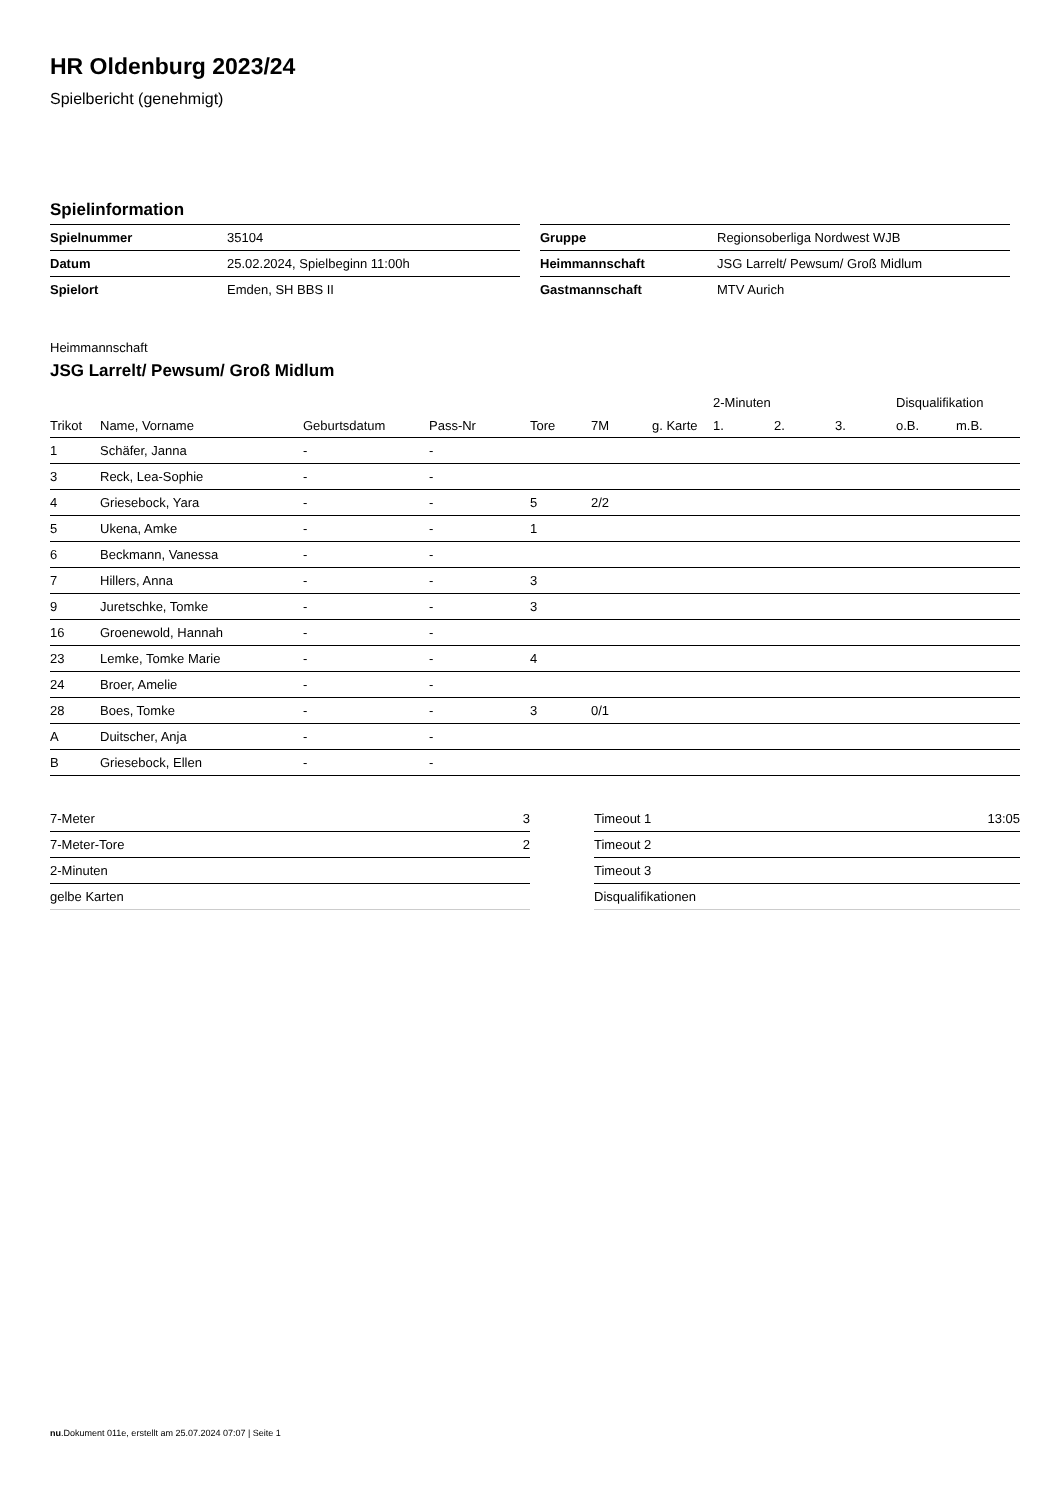HR Oldenburg 2023/24
Spielbericht (genehmigt)
Spielinformation
| Spielnummer | 35104 |
| Datum | 25.02.2024, Spielbeginn 11:00h |
| Spielort | Emden, SH BBS II |
| Gruppe | Regionsoberliga Nordwest WJB |
| Heimmannschaft | JSG Larrelt/ Pewsum/ Groß Midlum |
| Gastmannschaft | MTV Aurich |
Heimmannschaft
JSG Larrelt/ Pewsum/ Groß Midlum
| | | | | | | | 2-Minuten | | | Disqualifikation | |
| --- | --- | --- | --- | --- | --- | --- | --- | --- | --- | --- | --- |
| Trikot | Name, Vorname | Geburtsdatum | Pass-Nr | Tore | 7M | g. Karte | 1. | 2. | 3. | o.B. | m.B. |
| 1 | Schäfer, Janna | - | - | | | | | | | | |
| 3 | Reck, Lea-Sophie | - | - | | | | | | | | |
| 4 | Griesebock, Yara | - | - | 5 | 2/2 | | | | | | |
| 5 | Ukena, Amke | - | - | 1 | | | | | | | |
| 6 | Beckmann, Vanessa | - | - | | | | | | | | |
| 7 | Hillers, Anna | - | - | 3 | | | | | | | |
| 9 | Juretschke, Tomke | - | - | 3 | | | | | | | |
| 16 | Groenewold, Hannah | - | - | | | | | | | | |
| 23 | Lemke, Tomke Marie | - | - | 4 | | | | | | | |
| 24 | Broer, Amelie | - | - | | | | | | | | |
| 28 | Boes, Tomke | - | - | 3 | 0/1 | | | | | | |
| A | Duitscher, Anja | - | - | | | | | | | | |
| B | Griesebock, Ellen | - | - | | | | | | | | |
| 7-Meter | 3 |
| 7-Meter-Tore | 2 |
| 2-Minuten | |
| gelbe Karten | |
| Timeout 1 | 13:05 |
| Timeout 2 | |
| Timeout 3 | |
| Disqualifikationen | |
nu.Dokument 011e, erstellt am 25.07.2024 07:07 | Seite 1